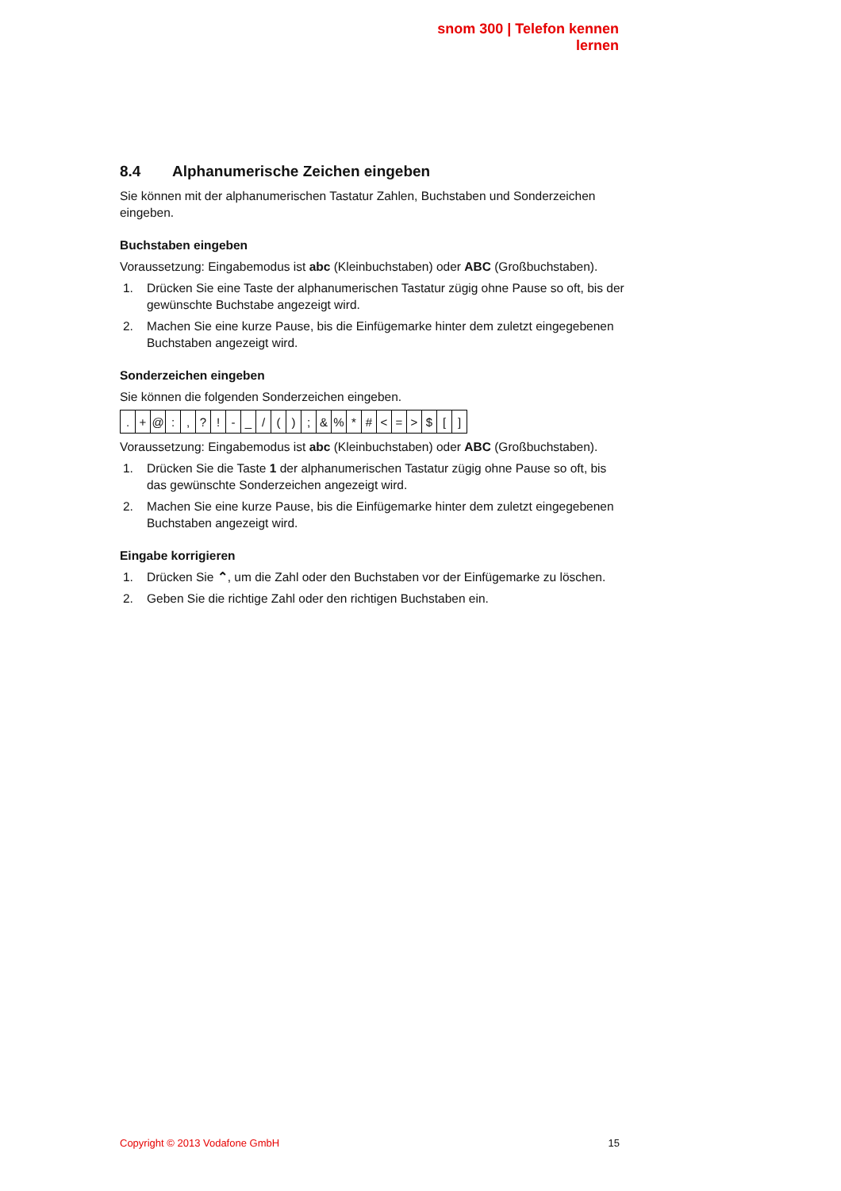snom 300 | Telefon kennen lernen
8.4 Alphanumerische Zeichen eingeben
Sie können mit der alphanumerischen Tastatur Zahlen, Buchstaben und Sonderzeichen eingeben.
Buchstaben eingeben
Voraussetzung: Eingabemodus ist abc (Kleinbuchstaben) oder ABC (Großbuchstaben).
1. Drücken Sie eine Taste der alphanumerischen Tastatur zügig ohne Pause so oft, bis der gewünschte Buchstabe angezeigt wird.
2. Machen Sie eine kurze Pause, bis die Einfügemarke hinter dem zuletzt eingegebenen Buchstaben angezeigt wird.
Sonderzeichen eingeben
Sie können die folgenden Sonderzeichen eingeben.
| . | + | @ | : | , | ? | ! | - | _ | / | ( | ) | ; | & | % | * | # | < | = | > | $ | [ | ] |
Voraussetzung: Eingabemodus ist abc (Kleinbuchstaben) oder ABC (Großbuchstaben).
1. Drücken Sie die Taste 1 der alphanumerischen Tastatur zügig ohne Pause so oft, bis das gewünschte Sonderzeichen angezeigt wird.
2. Machen Sie eine kurze Pause, bis die Einfügemarke hinter dem zuletzt eingegebenen Buchstaben angezeigt wird.
Eingabe korrigieren
1. Drücken Sie ⌃, um die Zahl oder den Buchstaben vor der Einfügemarke zu löschen.
2. Geben Sie die richtige Zahl oder den richtigen Buchstaben ein.
Copyright © 2013 Vodafone GmbH 15